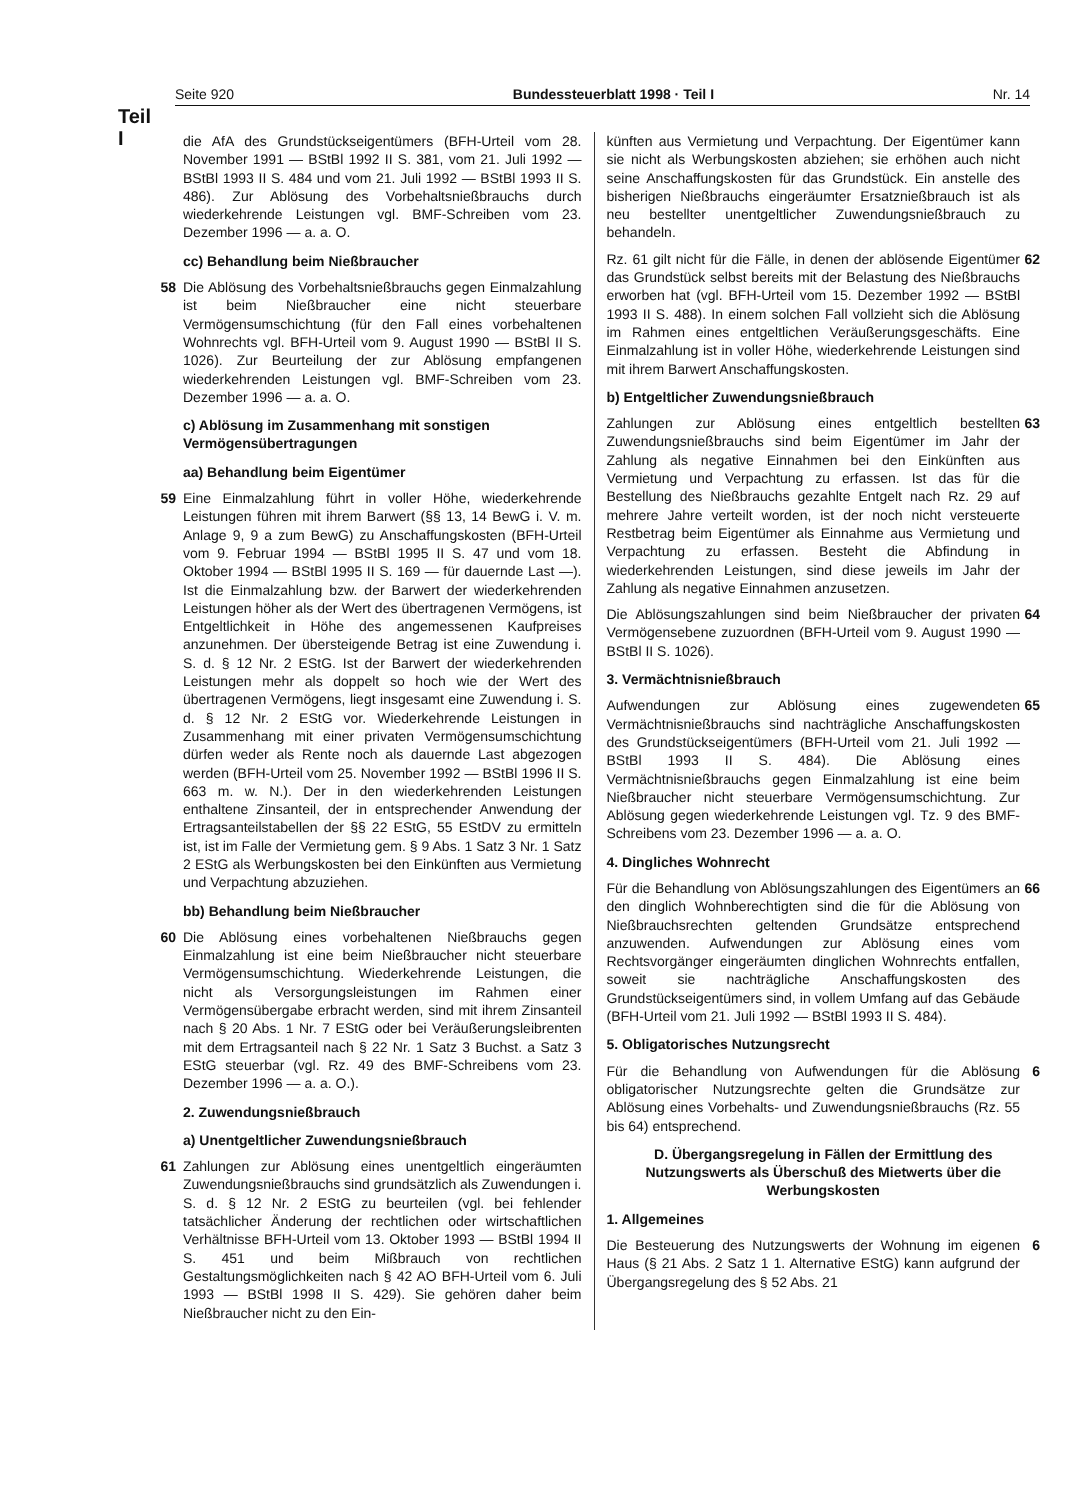Seite 920 Bundessteuerblatt 1998 · Teil I Nr. 14
Teil
I
die AfA des Grundstückseigentümers (BFH-Urteil vom 28. November 1991 — BStBl 1992 II S. 381, vom 21. Juli 1992 — BStBl 1993 II S. 484 und vom 21. Juli 1992 — BStBl 1993 II S. 486). Zur Ablösung des Vorbehaltsnießbrauchs durch wiederkehrende Leistungen vgl. BMF-Schreiben vom 23. Dezember 1996 — a. a. O.
cc) Behandlung beim Nießbraucher
58 Die Ablösung des Vorbehaltsnießbrauchs gegen Einmalzahlung ist beim Nießbraucher eine nicht steuerbare Vermögensumschichtung (für den Fall eines vorbehaltenen Wohnrechts vgl. BFH-Urteil vom 9. August 1990 — BStBl II S. 1026). Zur Beurteilung der zur Ablösung empfangenen wiederkehrenden Leistungen vgl. BMF-Schreiben vom 23. Dezember 1996 — a. a. O.
c) Ablösung im Zusammenhang mit sonstigen Vermögensübertragungen
aa) Behandlung beim Eigentümer
59 Eine Einmalzahlung führt in voller Höhe, wiederkehrende Leistungen führen mit ihrem Barwert (§§ 13, 14 BewG i. V. m. Anlage 9, 9 a zum BewG) zu Anschaffungskosten (BFH-Urteil vom 9. Februar 1994 — BStBl 1995 II S. 47 und vom 18. Oktober 1994 — BStBl 1995 II S. 169 — für dauernde Last —). Ist die Einmalzahlung bzw. der Barwert der wiederkehrenden Leistungen höher als der Wert des übertragenen Vermögens, ist Entgeltlichkeit in Höhe des angemessenen Kaufpreises anzunehmen. Der übersteigende Betrag ist eine Zuwendung i. S. d. § 12 Nr. 2 EStG. Ist der Barwert der wiederkehrenden Leistungen mehr als doppelt so hoch wie der Wert des übertragenen Vermögens, liegt insgesamt eine Zuwendung i. S. d. § 12 Nr. 2 EStG vor. Wiederkehrende Leistungen in Zusammenhang mit einer privaten Vermögensumschichtung dürfen weder als Rente noch als dauernde Last abgezogen werden (BFH-Urteil vom 25. November 1992 — BStBl 1996 II S. 663 m. w. N.). Der in den wiederkehrenden Leistungen enthaltene Zinsanteil, der in entsprechender Anwendung der Ertragsanteilstabellen der §§ 22 EStG, 55 EStDV zu ermitteln ist, ist im Falle der Vermietung gem. § 9 Abs. 1 Satz 3 Nr. 1 Satz 2 EStG als Werbungskosten bei den Einkünften aus Vermietung und Verpachtung abzuziehen.
bb) Behandlung beim Nießbraucher
60 Die Ablösung eines vorbehaltenen Nießbrauchs gegen Einmalzahlung ist eine beim Nießbraucher nicht steuerbare Vermögensumschichtung. Wiederkehrende Leistungen, die nicht als Versorgungsleistungen im Rahmen einer Vermögensübergabe erbracht werden, sind mit ihrem Zinsanteil nach § 20 Abs. 1 Nr. 7 EStG oder bei Veräußerungsleibrenten mit dem Ertragsanteil nach § 22 Nr. 1 Satz 3 Buchst. a Satz 3 EStG steuerbar (vgl. Rz. 49 des BMF-Schreibens vom 23. Dezember 1996 — a. a. O.).
2. Zuwendungsnießbrauch
a) Unentgeltlicher Zuwendungsnießbrauch
61 Zahlungen zur Ablösung eines unentgeltlich eingeräumten Zuwendungsnießbrauchs sind grundsätzlich als Zuwendungen i. S. d. § 12 Nr. 2 EStG zu beurteilen (vgl. bei fehlender tatsächlicher Änderung der rechtlichen oder wirtschaftlichen Verhältnisse BFH-Urteil vom 13. Oktober 1993 — BStBl 1994 II S. 451 und beim Mißbrauch von rechtlichen Gestaltungsmöglichkeiten nach § 42 AO BFH-Urteil vom 6. Juli 1993 — BStBl 1998 II S. 429). Sie gehören daher beim Nießbraucher nicht zu den Ein-
künften aus Vermietung und Verpachtung. Der Eigentümer kann sie nicht als Werbungskosten abziehen; sie erhöhen auch nicht seine Anschaffungskosten für das Grundstück. Ein anstelle des bisherigen Nießbrauchs eingeräumter Ersatznießbrauch ist als neu bestellter unentgeltlicher Zuwendungsnießbrauch zu behandeln.
Rz. 61 gilt nicht für die Fälle, in denen der ablösende Eigentümer das Grundstück selbst bereits mit der Belastung des Nießbrauchs erworben hat (vgl. BFH-Urteil vom 15. Dezember 1992 — BStBl 1993 II S. 488). In einem solchen Fall vollzieht sich die Ablösung im Rahmen eines entgeltlichen Veräußerungsgeschäfts. Eine Einmalzahlung ist in voller Höhe, wiederkehrende Leistungen sind mit ihrem Barwert Anschaffungskosten. 62
b) Entgeltlicher Zuwendungsnießbrauch
Zahlungen zur Ablösung eines entgeltlich bestellten Zuwendungsnießbrauchs sind beim Eigentümer im Jahr der Zahlung als negative Einnahmen bei den Einkünften aus Vermietung und Verpachtung zu erfassen. Ist das für die Bestellung des Nießbrauchs gezahlte Entgelt nach Rz. 29 auf mehrere Jahre verteilt worden, ist der noch nicht versteuerte Restbetrag beim Eigentümer als Einnahme aus Vermietung und Verpachtung zu erfassen. Besteht die Abfindung in wiederkehrenden Leistungen, sind diese jeweils im Jahr der Zahlung als negative Einnahmen anzusetzen. 63
Die Ablösungszahlungen sind beim Nießbraucher der privaten Vermögensebene zuzuordnen (BFH-Urteil vom 9. August 1990 — BStBl II S. 1026). 64
3. Vermächtnisnießbrauch
Aufwendungen zur Ablösung eines zugewendeten Vermächtnisnießbrauchs sind nachträgliche Anschaffungskosten des Grundstückseigentümers (BFH-Urteil vom 21. Juli 1992 — BStBl 1993 II S. 484). Die Ablösung eines Vermächtnisnießbrauchs gegen Einmalzahlung ist eine beim Nießbraucher nicht steuerbare Vermögensumschichtung. Zur Ablösung gegen wiederkehrende Leistungen vgl. Tz. 9 des BMF-Schreibens vom 23. Dezember 1996 — a. a. O. 65
4. Dingliches Wohnrecht
Für die Behandlung von Ablösungszahlungen des Eigentümers an den dinglich Wohnberechtigten sind die für die Ablösung von Nießbrauchsrechten geltenden Grundsätze entsprechend anzuwenden. Aufwendungen zur Ablösung eines vom Rechtsvorgänger eingeräumten dinglichen Wohnrechts entfallen, soweit sie nachträgliche Anschaffungskosten des Grundstückseigentümers sind, in vollem Umfang auf das Gebäude (BFH-Urteil vom 21. Juli 1992 — BStBl 1993 II S. 484). 66
5. Obligatorisches Nutzungsrecht
Für die Behandlung von Aufwendungen für die Ablösung obligatorischer Nutzungsrechte gelten die Grundsätze zur Ablösung eines Vorbehalts- und Zuwendungsnießbrauchs (Rz. 55 bis 64) entsprechend. 6
D. Übergangsregelung in Fällen der Ermittlung des Nutzungswerts als Überschuß des Mietwerts über die Werbungskosten
1. Allgemeines
Die Besteuerung des Nutzungswerts der Wohnung im eigenen Haus (§ 21 Abs. 2 Satz 1 1. Alternative EStG) kann aufgrund der Übergangsregelung des § 52 Abs. 21 6